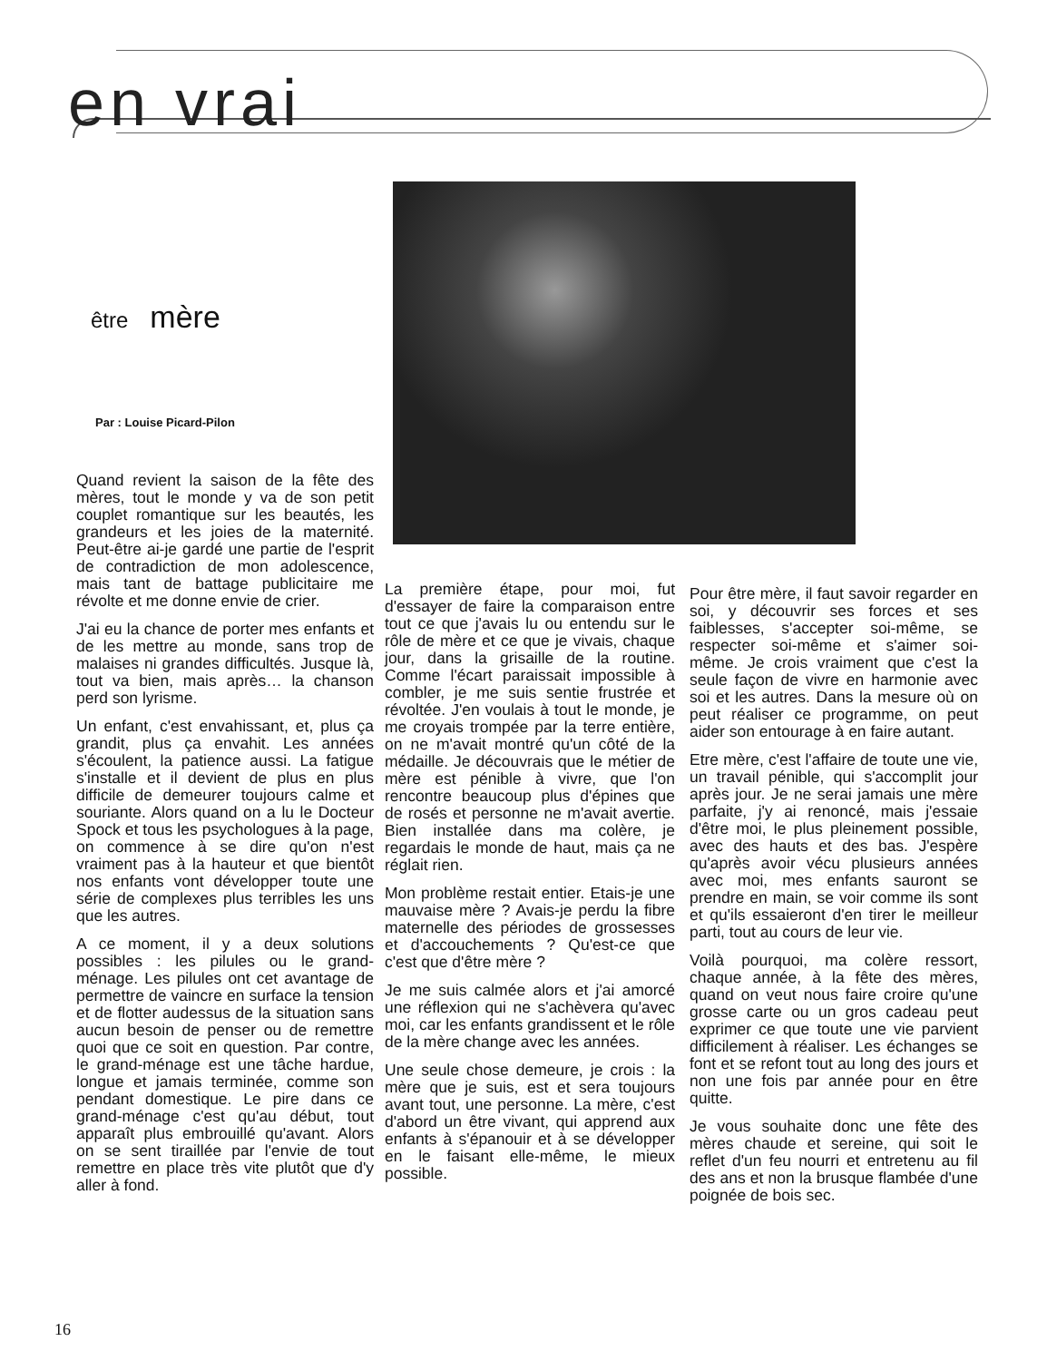en vrai
être mère
Par : Louise Picard-Pilon
Quand revient la saison de la fête des mères, tout le monde y va de son petit couplet romantique sur les beautés, les grandeurs et les joies de la maternité. Peut-être ai-je gardé une partie de l'esprit de contradiction de mon adolescence, mais tant de battage publicitaire me révolte et me donne envie de crier.
J'ai eu la chance de porter mes enfants et de les mettre au monde, sans trop de malaises ni grandes difficultés. Jusque là, tout va bien, mais après… la chanson perd son lyrisme.
Un enfant, c'est envahissant, et, plus ça grandit, plus ça envahit. Les années s'écoulent, la patience aussi. La fatigue s'installe et il devient de plus en plus difficile de demeurer toujours calme et souriante. Alors quand on a lu le Docteur Spock et tous les psychologues à la page, on commence à se dire qu'on n'est vraiment pas à la hauteur et que bientôt nos enfants vont développer toute une série de complexes plus terribles les uns que les autres.
A ce moment, il y a deux solutions possibles : les pilules ou le grand-ménage. Les pilules ont cet avantage de permettre de vaincre en surface la tension et de flotter audessus de la situation sans aucun besoin de penser ou de remettre quoi que ce soit en question. Par contre, le grand-ménage est une tâche hardue, longue et jamais terminée, comme son pendant domestique. Le pire dans ce grand-ménage c'est qu'au début, tout apparaît plus embrouillé qu'avant. Alors on se sent tiraillée par l'envie de tout remettre en place très vite plutôt que d'y aller à fond.
La première étape, pour moi, fut d'essayer de faire la comparaison entre tout ce que j'avais lu ou entendu sur le rôle de mère et ce que je vivais, chaque jour, dans la grisaille de la routine. Comme l'écart paraissait impossible à combler, je me suis sentie frustrée et révoltée. J'en voulais à tout le monde, je me croyais trompée par la terre entière, on ne m'avait montré qu'un côté de la médaille. Je découvrais que le métier de mère est pénible à vivre, que l'on rencontre beaucoup plus d'épines que de rosés et personne ne m'avait avertie. Bien installée dans ma colère, je regardais le monde de haut, mais ça ne réglait rien.
Mon problème restait entier. Etais-je une mauvaise mère ? Avais-je perdu la fibre maternelle des périodes de grossesses et d'accouchements ? Qu'est-ce que c'est que d'être mère ?
Je me suis calmée alors et j'ai amorcé une réflexion qui ne s'achèvera qu'avec moi, car les enfants grandissent et le rôle de la mère change avec les années.
Une seule chose demeure, je crois : la mère que je suis, est et sera toujours avant tout, une personne. La mère, c'est d'abord un être vivant, qui apprend aux enfants à s'épanouir et à se développer en le faisant elle-même, le mieux possible.
Pour être mère, il faut savoir regarder en soi, y découvrir ses forces et ses faiblesses, s'accepter soi-même, se respecter soi-même et s'aimer soi-même. Je crois vraiment que c'est la seule façon de vivre en harmonie avec soi et les autres. Dans la mesure où on peut réaliser ce programme, on peut aider son entourage à en faire autant.
Etre mère, c'est l'affaire de toute une vie, un travail pénible, qui s'accomplit jour après jour. Je ne serai jamais une mère parfaite, j'y ai renoncé, mais j'essaie d'être moi, le plus pleinement possible, avec des hauts et des bas. J'espère qu'après avoir vécu plusieurs années avec moi, mes enfants sauront se prendre en main, se voir comme ils sont et qu'ils essaieront d'en tirer le meilleur parti, tout au cours de leur vie.
Voilà pourquoi, ma colère ressort, chaque année, à la fête des mères, quand on veut nous faire croire qu'une grosse carte ou un gros cadeau peut exprimer ce que toute une vie parvient difficilement à réaliser. Les échanges se font et se refont tout au long des jours et non une fois par année pour en être quitte.
Je vous souhaite donc une fête des mères chaude et sereine, qui soit le reflet d'un feu nourri et entretenu au fil des ans et non la brusque flambée d'une poignée de bois sec.
16